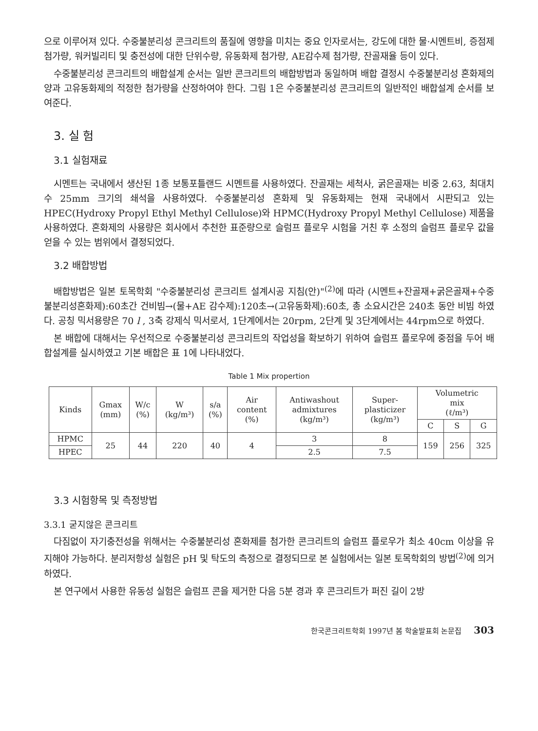으로 이루어져 있다. 수중불분리성 콘크리트의 품질에 영향을 미치는 중요 인자로서는, 강도에 대한 물·시멘트비, 증점제 첨가량, 워커빌리티 및 충전성에 대한 단위수량, 유동화제 첨가량, AE감수제 첨가량, 잔골재율 등이 있다.
수중불분리성 콘크리트의 배합설계 순서는 일반 콘크리트의 배합방법과 동일하며 배합 결정시 수중불분리성 혼화제의 양과 고유동화제의 적정한 첨가량을 산정하여야 한다. 그림 1은 수중불분리성 콘크리트의 일반적인 배합설계 순서를 보여준다.
3. 실 험
3.1 실험재료
시멘트는 국내에서 생산된 1종 보통포틀랜드 시멘트를 사용하였다. 잔골재는 세척사, 굵은골재는 비중 2.63, 최대치수 25mm 크기의 쇄석을 사용하였다. 수중불분리성 혼화제 및 유동화제는 현재 국내에서 시판되고 있는 HPEC(Hydroxy Propyl Ethyl Methyl Cellulose)와 HPMC(Hydroxy Propyl Methyl Cellulose) 제품을 사용하였다. 혼화제의 사용량은 회사에서 추천한 표준량으로 슬럼프 플로우 시험을 거친 후 소정의 슬럼프 플로우 값을 얻을 수 있는 범위에서 결정되었다.
3.2 배합방법
배합방법은 일본 토목학회 "수중불분리성 콘크리트 설계시공 지침(안)"<sup>(2)</sup>에 따라 (시멘트+잔골재+굵은골재+수중불분리성혼화제):60초간 건비빔→(물+AE 감수제):120초→(고유동화제):60초, 총 소요시간은 240초 동안 비빔 하였다. 공칭 믹서용량은 70 l , 3축 강제식 믹서로서, 1단계에서는 20rpm, 2단계 및 3단계에서는 44rpm으로 하였다.
본 배합에 대해서는 우선적으로 수중불분리성 콘크리트의 작업성을 확보하기 위하여 슬럼프 플로우에 중점을 두어 배합설계를 실시하였고 기본 배합은 표 1에 나타내었다.
Table 1 Mix propertion
| Kinds | Gmax (mm) | W/c (%) | W (kg/m³) | s/a (%) | Air content (%) | Antiwashout admixtures (kg/m³) | Super- plasticizer (kg/m³) | Volumetric mix (ℓ/m³) | | |
| --- | --- | --- | --- | --- | --- | --- | --- | --- | --- | --- |
| | | | | | | | | C | S | G |
| HPMC | 25 | 44 | 220 | 40 | 4 | 3 | 8 | 159 | 256 | 325 |
| HPEC | | | | | | 2.5 | 7.5 | | | |
3.3 시험항목 및 측정방법
3.3.1 굳지않은 콘크리트
다짐없이 자기충전성을 위해서는 수중불분리성 혼화제를 첨가한 콘크리트의 슬럼프 플로우가 최소 40cm 이상을 유지해야 가능하다. 분리저항성 실험은 pH 및 탁도의 측정으로 결정되므로 본 실험에서는 일본 토목학회의 방법<sup>(2)</sup>에 의거하였다.
본 연구에서 사용한 유동성 실험은 슬럼프 콘을 제거한 다음 5분 경과 후 콘크리트가 퍼진 길이 2방
한국콘크리트학회 1997년 봄 학술발표회 논문집 303